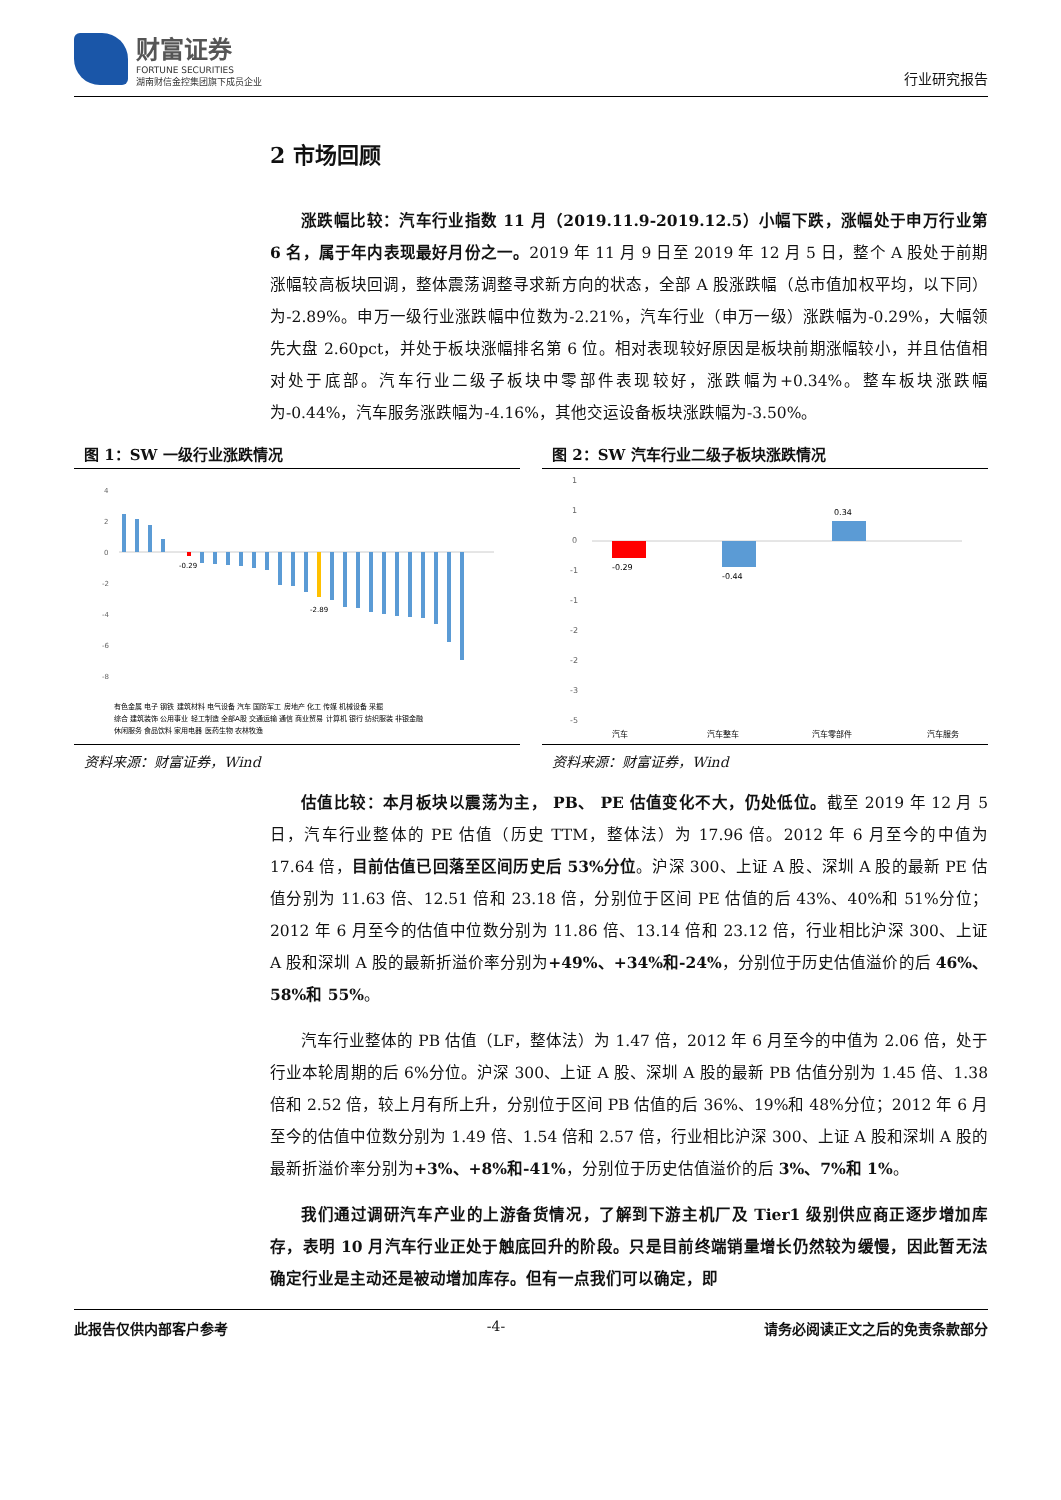财富证券
FORTUNE SECURITIES
湖南财信金控集团旗下成员企业
行业研究报告
2 市场回顾
涨跌幅比较：汽车行业指数 11 月（2019.11.9-2019.12.5）小幅下跌，涨幅处于申万行业第 6 名，属于年内表现最好月份之一。2019 年 11 月 9 日至 2019 年 12 月 5 日，整个 A 股处于前期涨幅较高板块回调，整体震荡调整寻求新方向的状态，全部 A 股涨跌幅（总市值加权平均，以下同）为-2.89%。申万一级行业涨跌幅中位数为-2.21%，汽车行业（申万一级）涨跌幅为-0.29%，大幅领先大盘 2.60pct，并处于板块涨幅排名第 6 位。相对表现较好原因是板块前期涨幅较小，并且估值相对处于底部。汽车行业二级子板块中零部件表现较好，涨跌幅为+0.34%。整车板块涨跌幅为-0.44%，汽车服务涨跌幅为-4.16%，其他交运设备板块涨跌幅为-3.50%。
图 1：SW 一级行业涨跌情况
4
2
0
-2
-4
-6
-8
-0.29
-2.89
有色金属 电子 钢铁 建筑材料 电气设备 汽车 国防军工 房地产 化工 传媒 机械设备 采掘
综合 建筑装饰 公用事业 轻工制造 全部A股 交通运输 通信 商业贸易 计算机 银行 纺织服装 非银金融
休闲服务 食品饮料 家用电器 医药生物 农林牧渔
资料来源：财富证券，Wind
图 2：SW 汽车行业二级子板块涨跌情况
1
1
0
-1
-1
-2
-2
-3
-5
-0.29
-0.44
0.34
汽车
汽车整车
汽车零部件
汽车服务
资料来源：财富证券，Wind
估值比较：本月板块以震荡为主， PB、 PE 估值变化不大，仍处低位。截至 2019 年 12 月 5 日，汽车行业整体的 PE 估值（历史 TTM，整体法）为 17.96 倍。2012 年 6 月至今的中值为 17.64 倍，目前估值已回落至区间历史后 53%分位。沪深 300、上证 A 股、深圳 A 股的最新 PE 估值分别为 11.63 倍、12.51 倍和 23.18 倍，分别位于区间 PE 估值的后 43%、40%和 51%分位；2012 年 6 月至今的估值中位数分别为 11.86 倍、13.14 倍和 23.12 倍，行业相比沪深 300、上证 A 股和深圳 A 股的最新折溢价率分别为+49%、+34%和-24%，分别位于历史估值溢价的后 46%、58%和 55%。
汽车行业整体的 PB 估值（LF，整体法）为 1.47 倍，2012 年 6 月至今的中值为 2.06 倍，处于行业本轮周期的后 6%分位。沪深 300、上证 A 股、深圳 A 股的最新 PB 估值分别为 1.45 倍、1.38 倍和 2.52 倍，较上月有所上升，分别位于区间 PB 估值的后 36%、19%和 48%分位；2012 年 6 月至今的估值中位数分别为 1.49 倍、1.54 倍和 2.57 倍，行业相比沪深 300、上证 A 股和深圳 A 股的最新折溢价率分别为+3%、+8%和-41%，分别位于历史估值溢价的后 3%、7%和 1%。
我们通过调研汽车产业的上游备货情况，了解到下游主机厂及 Tier1 级别供应商正逐步增加库存，表明 10 月汽车行业正处于触底回升的阶段。只是目前终端销量增长仍然较为缓慢，因此暂无法确定行业是主动还是被动增加库存。但有一点我们可以确定，即
此报告仅供内部客户参考 -4- 请务必阅读正文之后的免责条款部分